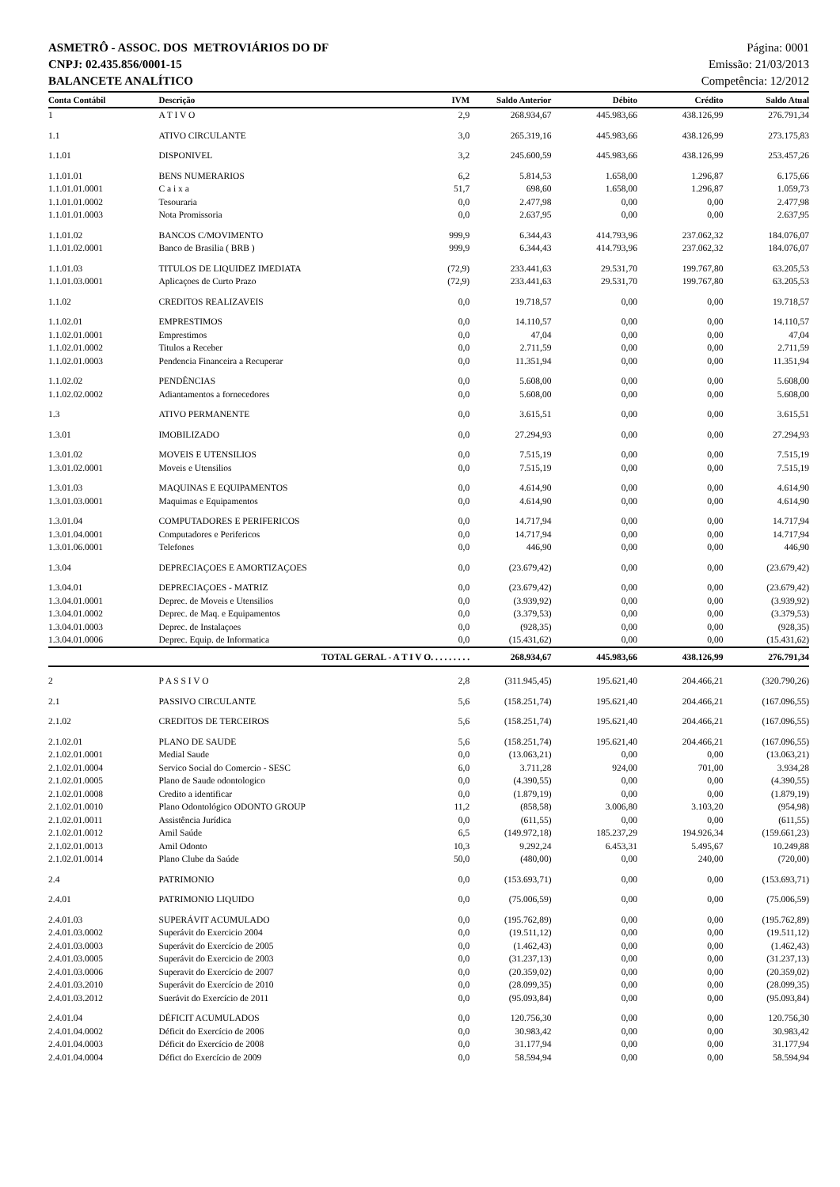ASMETRÔ - ASSOC. DOS METROVIÁRIOS DO DF
CNPJ: 02.435.856/0001-15
BALANCETE ANALÍTICO
Página: 0001
Emissão: 21/03/2013
Competência: 12/2012
| Conta Contábil | Descrição | IVM | Saldo Anterior | Débito | Crédito | Saldo Atual |
| --- | --- | --- | --- | --- | --- | --- |
| 1 | A T I V O | 2,9 | 268.934,67 | 445.983,66 | 438.126,99 | 276.791,34 |
| 1.1 | ATIVO CIRCULANTE | 3,0 | 265.319,16 | 445.983,66 | 438.126,99 | 273.175,83 |
| 1.1.01 | DISPONIVEL | 3,2 | 245.600,59 | 445.983,66 | 438.126,99 | 253.457,26 |
| 1.1.01.01 | BENS NUMERARIOS | 6,2 | 5.814,53 | 1.658,00 | 1.296,87 | 6.175,66 |
| 1.1.01.01.0001 | C a i x a | 51,7 | 698,60 | 1.658,00 | 1.296,87 | 1.059,73 |
| 1.1.01.01.0002 | Tesouraria | 0,0 | 2.477,98 | 0,00 | 0,00 | 2.477,98 |
| 1.1.01.01.0003 | Nota Promissoria | 0,0 | 2.637,95 | 0,00 | 0,00 | 2.637,95 |
| 1.1.01.02 | BANCOS C/MOVIMENTO | 999,9 | 6.344,43 | 414.793,96 | 237.062,32 | 184.076,07 |
| 1.1.01.02.0001 | Banco de Brasilia ( BRB ) | 999,9 | 6.344,43 | 414.793,96 | 237.062,32 | 184.076,07 |
| 1.1.01.03 | TITULOS DE LIQUIDEZ IMEDIATA | (72,9) | 233.441,63 | 29.531,70 | 199.767,80 | 63.205,53 |
| 1.1.01.03.0001 | Aplicaçoes de Curto Prazo | (72,9) | 233.441,63 | 29.531,70 | 199.767,80 | 63.205,53 |
| 1.1.02 | CREDITOS REALIZAVEIS | 0,0 | 19.718,57 | 0,00 | 0,00 | 19.718,57 |
| 1.1.02.01 | EMPRESTIMOS | 0,0 | 14.110,57 | 0,00 | 0,00 | 14.110,57 |
| 1.1.02.01.0001 | Emprestimos | 0,0 | 47,04 | 0,00 | 0,00 | 47,04 |
| 1.1.02.01.0002 | Titulos a Receber | 0,0 | 2.711,59 | 0,00 | 0,00 | 2.711,59 |
| 1.1.02.01.0003 | Pendencia Financeira a Recuperar | 0,0 | 11.351,94 | 0,00 | 0,00 | 11.351,94 |
| 1.1.02.02 | PENDÊNCIAS | 0,0 | 5.608,00 | 0,00 | 0,00 | 5.608,00 |
| 1.1.02.02.0002 | Adiantamentos a fornecedores | 0,0 | 5.608,00 | 0,00 | 0,00 | 5.608,00 |
| 1.3 | ATIVO PERMANENTE | 0,0 | 3.615,51 | 0,00 | 0,00 | 3.615,51 |
| 1.3.01 | IMOBILIZADO | 0,0 | 27.294,93 | 0,00 | 0,00 | 27.294,93 |
| 1.3.01.02 | MOVEIS E UTENSILIOS | 0,0 | 7.515,19 | 0,00 | 0,00 | 7.515,19 |
| 1.3.01.02.0001 | Moveis e Utensilios | 0,0 | 7.515,19 | 0,00 | 0,00 | 7.515,19 |
| 1.3.01.03 | MAQUINAS E EQUIPAMENTOS | 0,0 | 4.614,90 | 0,00 | 0,00 | 4.614,90 |
| 1.3.01.03.0001 | Maquimas e Equipamentos | 0,0 | 4.614,90 | 0,00 | 0,00 | 4.614,90 |
| 1.3.01.04 | COMPUTADORES E PERIFERICOS | 0,0 | 14.717,94 | 0,00 | 0,00 | 14.717,94 |
| 1.3.01.04.0001 | Computadores e Perifericos | 0,0 | 14.717,94 | 0,00 | 0,00 | 14.717,94 |
| 1.3.01.06.0001 | Telefones | 0,0 | 446,90 | 0,00 | 0,00 | 446,90 |
| 1.3.04 | DEPRECIAÇOES E AMORTIZAÇOES | 0,0 | (23.679,42) | 0,00 | 0,00 | (23.679,42) |
| 1.3.04.01 | DEPRECIAÇOES - MATRIZ | 0,0 | (23.679,42) | 0,00 | 0,00 | (23.679,42) |
| 1.3.04.01.0001 | Deprec. de Moveis e Utensilios | 0,0 | (3.939,92) | 0,00 | 0,00 | (3.939,92) |
| 1.3.04.01.0002 | Deprec. de Maq. e Equipamentos | 0,0 | (3.379,53) | 0,00 | 0,00 | (3.379,53) |
| 1.3.04.01.0003 | Deprec. de Instalaçoes | 0,0 | (928,35) | 0,00 | 0,00 | (928,35) |
| 1.3.04.01.0006 | Deprec. Equip. de Informatica | 0,0 | (15.431,62) | 0,00 | 0,00 | (15.431,62) |
| | TOTAL GERAL - A T I V O. . . . . . . . . | | 268.934,67 | 445.983,66 | 438.126,99 | 276.791,34 |
| 2 | P A S S I V O | 2,8 | (311.945,45) | 195.621,40 | 204.466,21 | (320.790,26) |
| 2.1 | PASSIVO CIRCULANTE | 5,6 | (158.251,74) | 195.621,40 | 204.466,21 | (167.096,55) |
| 2.1.02 | CREDITOS DE TERCEIROS | 5,6 | (158.251,74) | 195.621,40 | 204.466,21 | (167.096,55) |
| 2.1.02.01 | PLANO DE SAUDE | 5,6 | (158.251,74) | 195.621,40 | 204.466,21 | (167.096,55) |
| 2.1.02.01.0001 | Medial Saude | 0,0 | (13.063,21) | 0,00 | 0,00 | (13.063,21) |
| 2.1.02.01.0004 | Servico Social do Comercio - SESC | 6,0 | 3.711,28 | 924,00 | 701,00 | 3.934,28 |
| 2.1.02.01.0005 | Plano de Saude odontologico | 0,0 | (4.390,55) | 0,00 | 0,00 | (4.390,55) |
| 2.1.02.01.0008 | Credito a identificar | 0,0 | (1.879,19) | 0,00 | 0,00 | (1.879,19) |
| 2.1.02.01.0010 | Plano Odontológico ODONTO GROUP | 11,2 | (858,58) | 3.006,80 | 3.103,20 | (954,98) |
| 2.1.02.01.0011 | Assistência Jurídica | 0,0 | (611,55) | 0,00 | 0,00 | (611,55) |
| 2.1.02.01.0012 | Amil Saúde | 6,5 | (149.972,18) | 185.237,29 | 194.926,34 | (159.661,23) |
| 2.1.02.01.0013 | Amil Odonto | 10,3 | 9.292,24 | 6.453,31 | 5.495,67 | 10.249,88 |
| 2.1.02.01.0014 | Plano Clube da Saúde | 50,0 | (480,00) | 0,00 | 240,00 | (720,00) |
| 2.4 | PATRIMONIO | 0,0 | (153.693,71) | 0,00 | 0,00 | (153.693,71) |
| 2.4.01 | PATRIMONIO LIQUIDO | 0,0 | (75.006,59) | 0,00 | 0,00 | (75.006,59) |
| 2.4.01.03 | SUPERÁVIT ACUMULADO | 0,0 | (195.762,89) | 0,00 | 0,00 | (195.762,89) |
| 2.4.01.03.0002 | Superávit do Exercicio 2004 | 0,0 | (19.511,12) | 0,00 | 0,00 | (19.511,12) |
| 2.4.01.03.0003 | Superávit do Exercício de 2005 | 0,0 | (1.462,43) | 0,00 | 0,00 | (1.462,43) |
| 2.4.01.03.0005 | Superávit do Exercicio de 2003 | 0,0 | (31.237,13) | 0,00 | 0,00 | (31.237,13) |
| 2.4.01.03.0006 | Superavit do Exercício de 2007 | 0,0 | (20.359,02) | 0,00 | 0,00 | (20.359,02) |
| 2.4.01.03.2010 | Superávit do Exercício de 2010 | 0,0 | (28.099,35) | 0,00 | 0,00 | (28.099,35) |
| 2.4.01.03.2012 | Suerávit do Exercício de 2011 | 0,0 | (95.093,84) | 0,00 | 0,00 | (95.093,84) |
| 2.4.01.04 | DÉFICIT ACUMULADOS | 0,0 | 120.756,30 | 0,00 | 0,00 | 120.756,30 |
| 2.4.01.04.0002 | Déficit do Exercício de 2006 | 0,0 | 30.983,42 | 0,00 | 0,00 | 30.983,42 |
| 2.4.01.04.0003 | Déficit do Exercício de 2008 | 0,0 | 31.177,94 | 0,00 | 0,00 | 31.177,94 |
| 2.4.01.04.0004 | Défict do Exercício de 2009 | 0,0 | 58.594,94 | 0,00 | 0,00 | 58.594,94 |